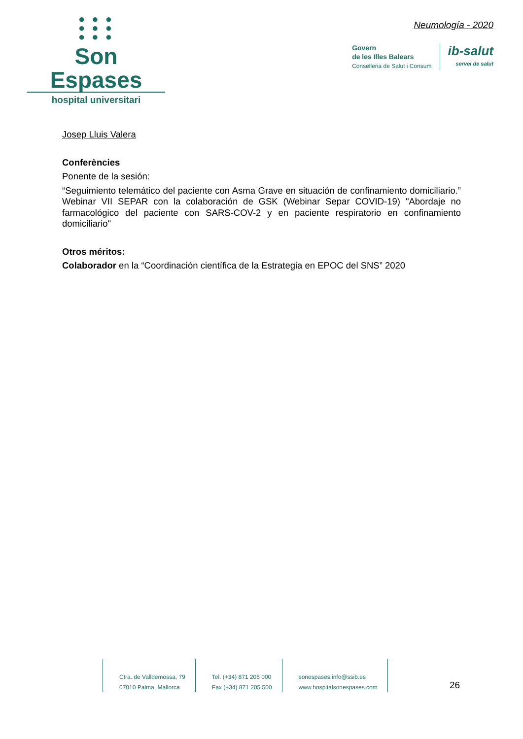● ● ●
● ● ●
● ● ●
Son Espases
hospital universitari
Neumología - 2020
Govern
de les Illes Balears
Conselleria de Salut i Consum
ib-salut
servei de salut
Josep Lluis Valera
Conferències
Ponente de la sesión:
“Seguimiento telemático del paciente con Asma Grave en situación de confinamiento domiciliario.” Webinar VII SEPAR con la colaboración de GSK (Webinar Separ COVID-19) "Abordaje no farmacológico del paciente con SARS-COV-2 y en paciente respiratorio en confinamiento domiciliario"
Otros méritos:
Colaborador en la “Coordinación científica de la Estrategia en EPOC del SNS” 2020
Ctra. de Valldemossa, 79
07010 Palma. Mallorca
Tel. (+34) 871 205 000
Fax (+34) 871 205 500
sonespases.info@ssib.es
www.hospitalsonespases.com
26